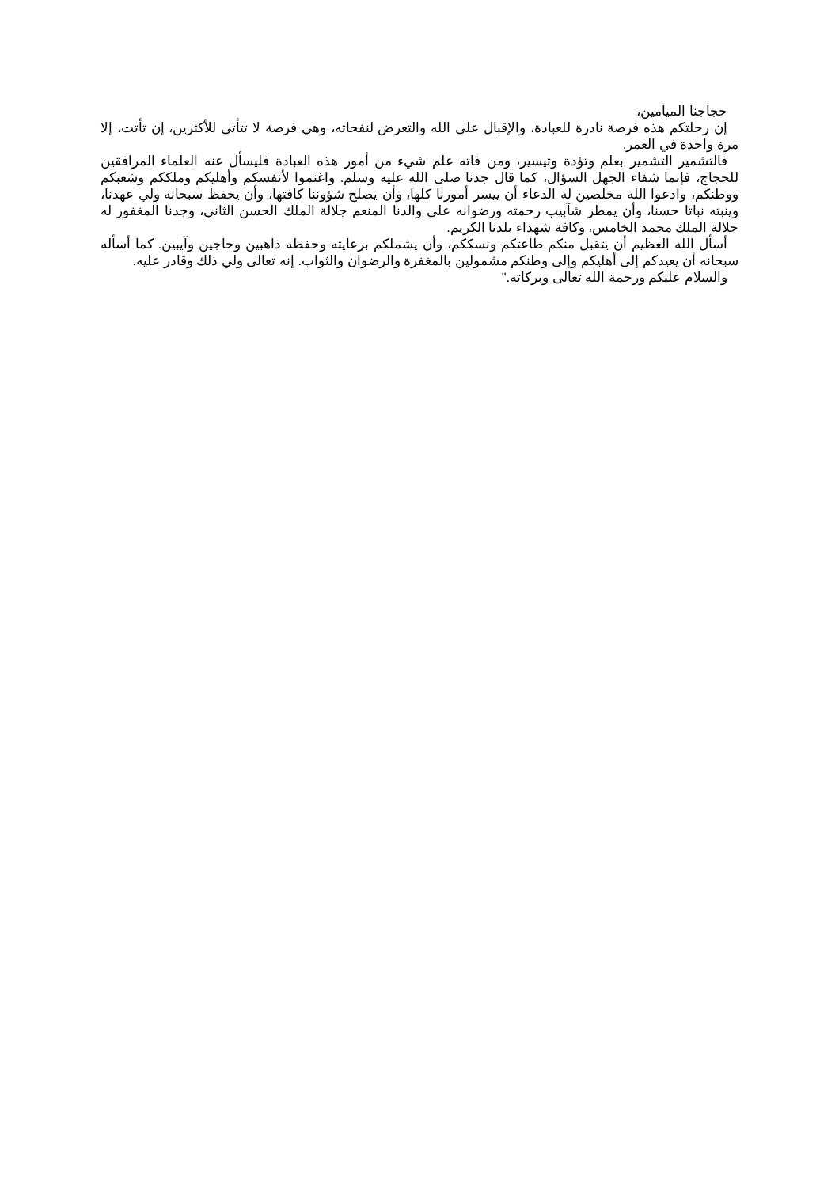حجاجنا الميامين،
إن رحلتكم هذه فرصة نادرة للعبادة، والإقبال على الله والتعرض لنفحاته، وهي فرصة لا تتأتى للأكثرين، إن تأتت، إلا مرة واحدة في العمر.
فالتشمير التشمير بعلم وتؤدة وتيسير، ومن فاته علم شيء من أمور هذه العبادة فليسأل عنه العلماء المرافقين للحجاج، فإنما شفاء الجهل السؤال، كما قال جدنا صلى الله عليه وسلم. واغنموا لأنفسكم وأهليكم وملككم وشعبكم ووطنكم، وادعوا الله مخلصين له الدعاء أن ييسر أمورنا كلها، وأن يصلح شؤوننا كافتها، وأن يحفظ سبحانه ولي عهدنا، وينبته نباتا حسنا، وأن يمطر شآبيب رحمته ورضوانه على والدنا المنعم جلالة الملك الحسن الثاني، وجدنا المغفور له جلالة الملك محمد الخامس، وكافة شهداء بلدنا الكريم.
أسأل الله العظيم أن يتقبل منكم طاعتكم ونسككم، وأن يشملكم برعايته وحفظه ذاهبين وحاجين وآيبين. كما أسأله سبحانه أن يعيدكم إلى أهليكم وإلى وطنكم مشمولين بالمغفرة والرضوان والثواب. إنه تعالى ولي ذلك وقادر عليه.
والسلام عليكم ورحمة الله تعالى وبركاته."